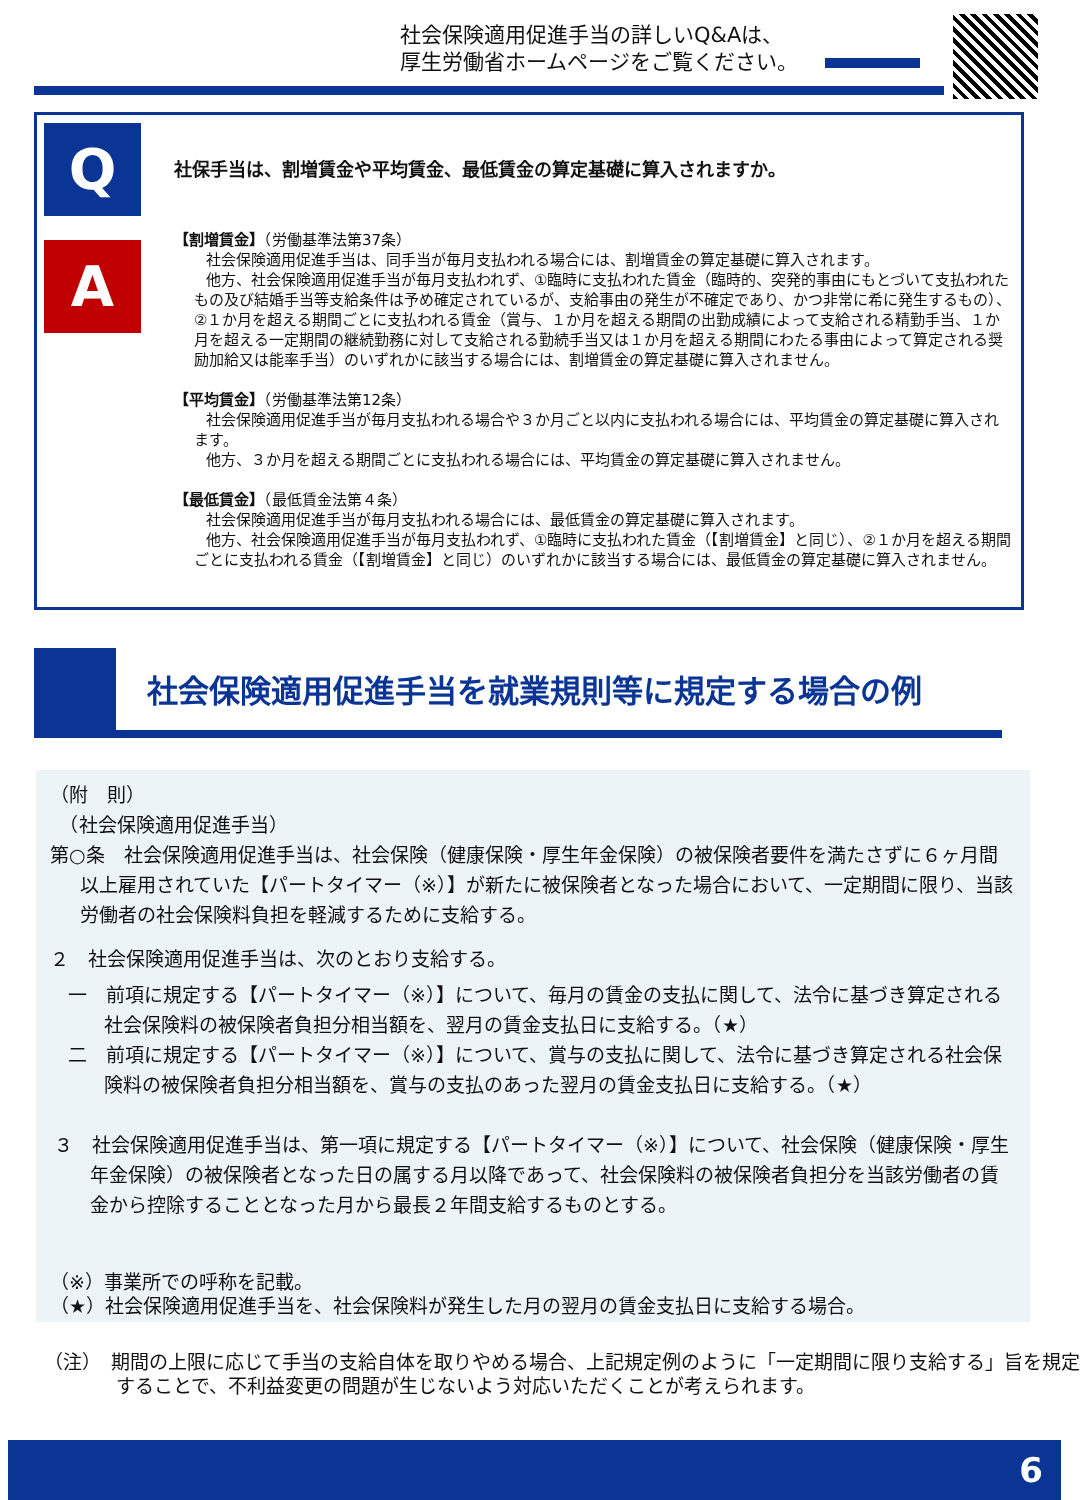社会保険適用促進手当の詳しいQ&Aは、
厚生労働省ホームページをご覧ください。
Q
A
社保手当は、割増賃金や平均賃金、最低賃金の算定基礎に算入されますか。
【割増賃金】（労働基準法第37条）
社会保険適用促進手当は、同手当が毎月支払われる場合には、割増賃金の算定基礎に算入されます。
他方、社会保険適用促進手当が毎月支払われず、①臨時に支払われた賃金（臨時的、突発的事由にもとづいて支払われたもの及び結婚手当等支給条件は予め確定されているが、支給事由の発生が不確定であり、かつ非常に希に発生するもの）、②１か月を超える期間ごとに支払われる賃金（賞与、１か月を超える期間の出勤成績によって支給される精勤手当、１か月を超える一定期間の継続勤務に対して支給される勤続手当又は１か月を超える期間にわたる事由によって算定される奨励加給又は能率手当）のいずれかに該当する場合には、割増賃金の算定基礎に算入されません。
【平均賃金】（労働基準法第12条）
社会保険適用促進手当が毎月支払われる場合や３か月ごと以内に支払われる場合には、平均賃金の算定基礎に算入されます。
他方、３か月を超える期間ごとに支払われる場合には、平均賃金の算定基礎に算入されません。
【最低賃金】（最低賃金法第４条）
社会保険適用促進手当が毎月支払われる場合には、最低賃金の算定基礎に算入されます。
他方、社会保険適用促進手当が毎月支払われず、①臨時に支払われた賃金（【割増賃金】と同じ）、②１か月を超える期間ごとに支払われる賃金（【割増賃金】と同じ）のいずれかに該当する場合には、最低賃金の算定基礎に算入されません。
社会保険適用促進手当を就業規則等に規定する場合の例
（附　則）
　（社会保険適用促進手当）
第○条　社会保険適用促進手当は、社会保険（健康保険・厚生年金保険）の被保険者要件を満たさずに６ヶ月間以上雇用されていた【パートタイマー（※）】が新たに被保険者となった場合において、一定期間に限り、当該労働者の社会保険料負担を軽減するために支給する。
２　社会保険適用促進手当は、次のとおり支給する。
一　前項に規定する【パートタイマー（※）】について、毎月の賃金の支払に関して、法令に基づき算定される社会保険料の被保険者負担分相当額を、翌月の賃金支払日に支給する。（★）
二　前項に規定する【パートタイマー（※）】について、賞与の支払に関して、法令に基づき算定される社会保険料の被保険者負担分相当額を、賞与の支払のあった翌月の賃金支払日に支給する。（★）
３　社会保険適用促進手当は、第一項に規定する【パートタイマー（※）】について、社会保険（健康保険・厚生年金保険）の被保険者となった日の属する月以降であって、社会保険料の被保険者負担分を当該労働者の賃金から控除することとなった月から最長２年間支給するものとする。
（※）事業所での呼称を記載。
（★）社会保険適用促進手当を、社会保険料が発生した月の翌月の賃金支払日に支給する場合。
（注）　期間の上限に応じて手当の支給自体を取りやめる場合、上記規定例のように「一定期間に限り支給する」旨を規定することで、不利益変更の問題が生じないよう対応いただくことが考えられます。
6